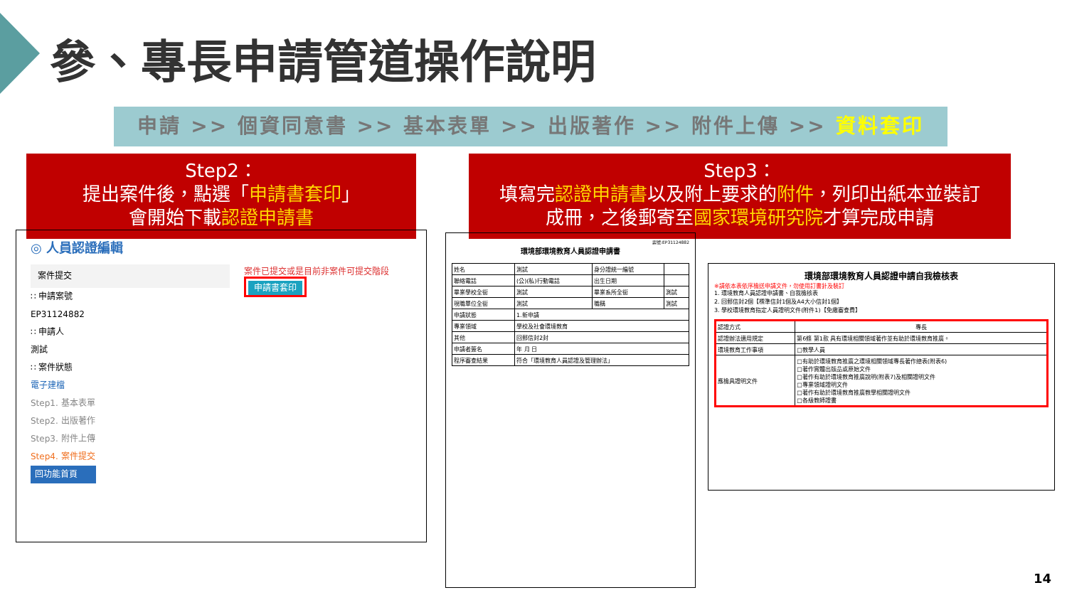參、專長申請管道操作說明
申請 >> 個資同意書 >> 基本表單 >> 出版著作 >> 附件上傳 >> 資料套印
Step2：
提出案件後，點選「申請書套印」
會開始下載認證申請書
Step3：
填寫完認證申請書以及附上要求的附件，列印出紙本並裝訂
成冊，之後郵寄至國家環境研究院才算完成申請
◎ 人員認證編輯
案件提交
∷ 申請案號
EP31124882
∷ 申請人
測試
∷ 案件狀態
電子建檔
Step1. 基本表單
Step2. 出版著作
Step3. 附件上傳
Step4. 案件提交
回功能首頁
案件已提交或是目前非案件可提交階段
申請書套印
案號:EP31124882
環境部環境教育人員認證申請書
| 姓名 | 測試 | 身分證統一編號 | |
| 聯絡電話 | (公)(私)行動電話 | 出生日期 | |
| 畢業學校全銜 | 測試 | 畢業系所全銜 | 測試 |
| 現職單位全銜 | 測試 | 職稱 | 測試 |
| 申請狀態 | 1.新申請 | | |
| 專業領域 | 學校及社會環境教育 | | |
| 其他 | 回郵信封2封 | | |
| 申請者簽名 | 年 月 日 | | |
| 程序審查結果 | 符合「環境教育人員認證及管理辦法」 | | |
環境部環境教育人員認證申請自我檢核表
※請依本表依序檢送申請文件，勿使用訂書針及裝訂
1. 環境教育人員認證申請書、自我檢核表
2. 回郵信封2個【標準信封1個及A4大小信封1個】
3. 學校環境教育指定人員證明文件(附件1)【免繳審查費】
| 認證方式 | 專長 |
| 認證辦法適用規定 | 第6條 第1款 具有環境相關領域著作並有助於環境教育推廣。 |
| 環境教育工作事項 | □教學人員 |
| 應檢具證明文件 | □有助於環境教育推廣之環境相關領域專長著作總表(附表6) □著作實體出版品或原始文件 □著作有助於環境教育推廣說明(附表7)及相關證明文件 □專業領域證明文件 □著作有助於環境教育推廣教學相關證明文件 □各級教師證書 |
14